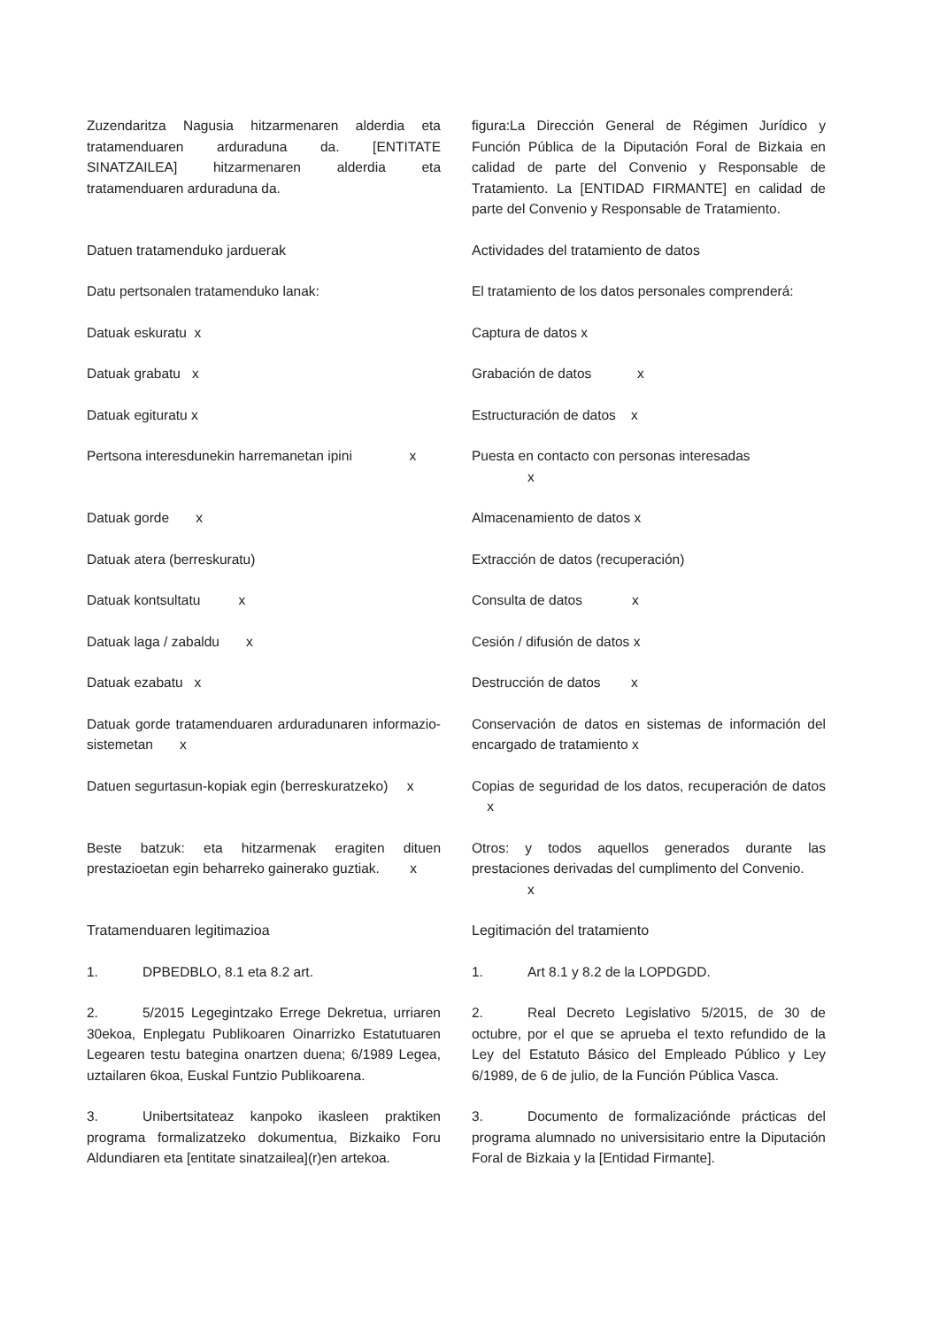Zuzendaritza Nagusia hitzarmenaren alderdia eta tratamenduaren arduraduna da. [ENTITATE SINATZAILEA] hitzarmenaren alderdia eta tratamenduaren arduraduna da.
figura:La Dirección General de Régimen Jurídico y Función Pública de la Diputación Foral de Bizkaia en calidad de parte del Convenio y Responsable de Tratamiento. La [ENTIDAD FIRMANTE] en calidad de parte del Convenio y Responsable de Tratamiento.
Datuen tratamenduko jarduerak Actividades del tratamiento de datos
Datu pertsonalen tratamenduko lanak: El tratamiento de los datos personales comprenderá:
Datuak eskuratu x Captura de datos x
Datuak grabatu x Grabación de datos x
Datuak egituratu x Estructuración de datos x
Pertsona interesdunekin harremanetan ipini x
Puesta en contacto con personas interesadas
x
Datuak gorde x Almacenamiento de datos x
Datuak atera (berreskuratu) Extracción de datos (recuperación)
Datuak kontsultatu x Consulta de datos x
Datuak laga / zabaldu x Cesión / difusión de datos x
Datuak ezabatu x Destrucción de datos x
Datuak gorde tratamenduaren arduradunaren informazio-sistemetan x
Conservación de datos en sistemas de información del encargado de tratamiento x
Datuen segurtasun-kopiak egin (berreskuratzeko) x
Copias de seguridad de los datos, recuperación de datos x
Beste batzuk: eta hitzarmenak eragiten dituen prestazioetan egin beharreko gainerako guztiak. x
Otros: y todos aquellos generados durante las prestaciones derivadas del cumplimento del Convenio.
x
Tratamenduaren legitimazioa Legitimación del tratamiento
1. DPBEDBLO, 8.1 eta 8.2 art. 1. Art 8.1 y 8.2 de la LOPDGDD.
2. 5/2015 Legegintzako Errege Dekretua, urriaren 30ekoa, Enplegatu Publikoaren Oinarrizko Estatutuaren Legearen testu bategina onartzen duena; 6/1989 Legea, uztailaren 6koa, Euskal Funtzio Publikoarena.
2. Real Decreto Legislativo 5/2015, de 30 de octubre, por el que se aprueba el texto refundido de la Ley del Estatuto Básico del Empleado Público y Ley 6/1989, de 6 de julio, de la Función Pública Vasca.
3. Unibertsitateaz kanpoko ikasleen praktiken programa formalizatzeko dokumentua, Bizkaiko Foru Aldundiaren eta [entitate sinatzailea](r)en artekoa.
3. Documento de formalizaciónde prácticas del programa alumnado no universisitario entre la Diputación Foral de Bizkaia y la [Entidad Firmante].